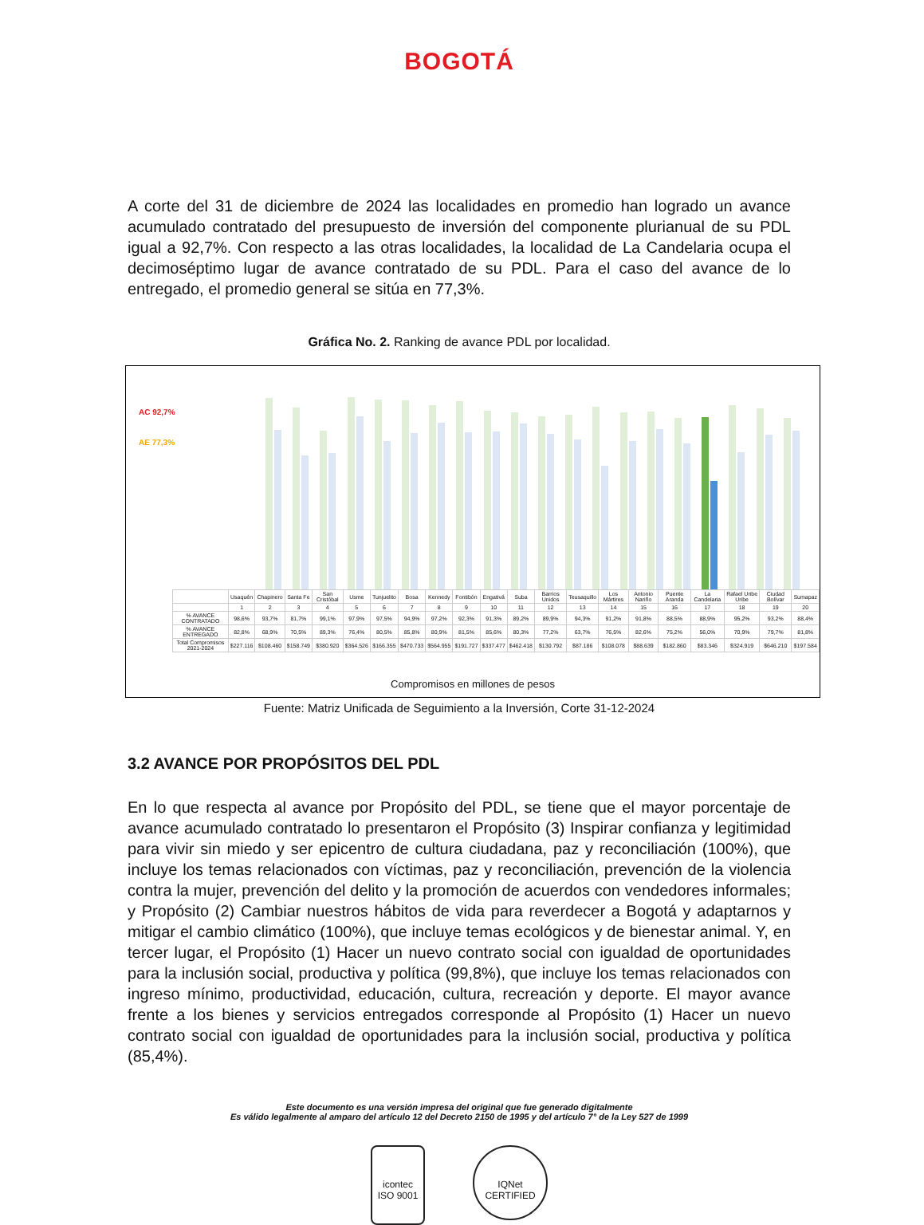BOGOTÁ
A corte del 31 de diciembre de 2024 las localidades en promedio han logrado un avance acumulado contratado del presupuesto de inversión del componente plurianual de su PDL igual a 92,7%. Con respecto a las otras localidades, la localidad de La Candelaria ocupa el decimoséptimo lugar de avance contratado de su PDL. Para el caso del avance de lo entregado, el promedio general se sitúa en 77,3%.
Gráfica No. 2. Ranking de avance PDL por localidad.
AC 92,7%
AE 77,3%
| | Usaquén | Chapinero | Santa Fe | San Cristóbal | Usme | Tunjuelito | Bosa | Kennedy | Fontibón | Engativá | Suba | Barrios Unidos | Teusaquillo | Los Mártires | Antonio Nariño | Puente Aranda | La Candelaria | Rafael Uribe Uribe | Ciudad Bolívar | Sumapaz |
| --- | --- | --- | --- | --- | --- | --- | --- | --- | --- | --- | --- | --- | --- | --- | --- | --- | --- | --- | --- | --- |
| | 1 | 2 | 3 | 4 | 5 | 6 | 7 | 8 | 9 | 10 | 11 | 12 | 13 | 14 | 15 | 16 | 17 | 18 | 19 | 20 |
| % AVANCE CONTRATADO | 98,6% | 93,7% | 81,7% | 99,1% | 97,9% | 97,5% | 94,9% | 97,2% | 92,3% | 91,3% | 89,2% | 89,9% | 94,3% | 91,2% | 91,8% | 88,5% | 88,9% | 95,2% | 93,2% | 88,4% |
| % AVANCE ENTREGADO | 82,8% | 68,9% | 70,5% | 89,3% | 76,4% | 80,5% | 85,8% | 80,9% | 81,5% | 85,6% | 80,3% | 77,2% | 63,7% | 76,5% | 82,6% | 75,2% | 56,0% | 70,9% | 79,7% | 81,8% |
| Total Compromisos 2021-2024 | $227.116 | $108.460 | $158.749 | $380.920 | $364.526 | $166.355 | $470.733 | $564.955 | $191.727 | $337.477 | $462.418 | $130.792 | $87.186 | $108.078 | $88.639 | $182.860 | $83.346 | $324.919 | $646.210 | $197.584 |
Compromisos en millones de pesos
Fuente: Matriz Unificada de Seguimiento a la Inversión, Corte 31-12-2024
3.2 AVANCE POR PROPÓSITOS DEL PDL
En lo que respecta al avance por Propósito del PDL, se tiene que el mayor porcentaje de avance acumulado contratado lo presentaron el Propósito (3) Inspirar confianza y legitimidad para vivir sin miedo y ser epicentro de cultura ciudadana, paz y reconciliación (100%), que incluye los temas relacionados con víctimas, paz y reconciliación, prevención de la violencia contra la mujer, prevención del delito y la promoción de acuerdos con vendedores informales; y Propósito (2) Cambiar nuestros hábitos de vida para reverdecer a Bogotá y adaptarnos y mitigar el cambio climático (100%), que incluye temas ecológicos y de bienestar animal. Y, en tercer lugar, el Propósito (1) Hacer un nuevo contrato social con igualdad de oportunidades para la inclusión social, productiva y política (99,8%), que incluye los temas relacionados con ingreso mínimo, productividad, educación, cultura, recreación y deporte. El mayor avance frente a los bienes y servicios entregados corresponde al Propósito (1) Hacer un nuevo contrato social con igualdad de oportunidades para la inclusión social, productiva y política (85,4%).
Este documento es una versión impresa del original que fue generado digitalmente
Es válido legalmente al amparo del artículo 12 del Decreto 2150 de 1995 y del artículo 7° de la Ley 527 de 1999
icontec
ISO 9001
IQNet
CERTIFIED